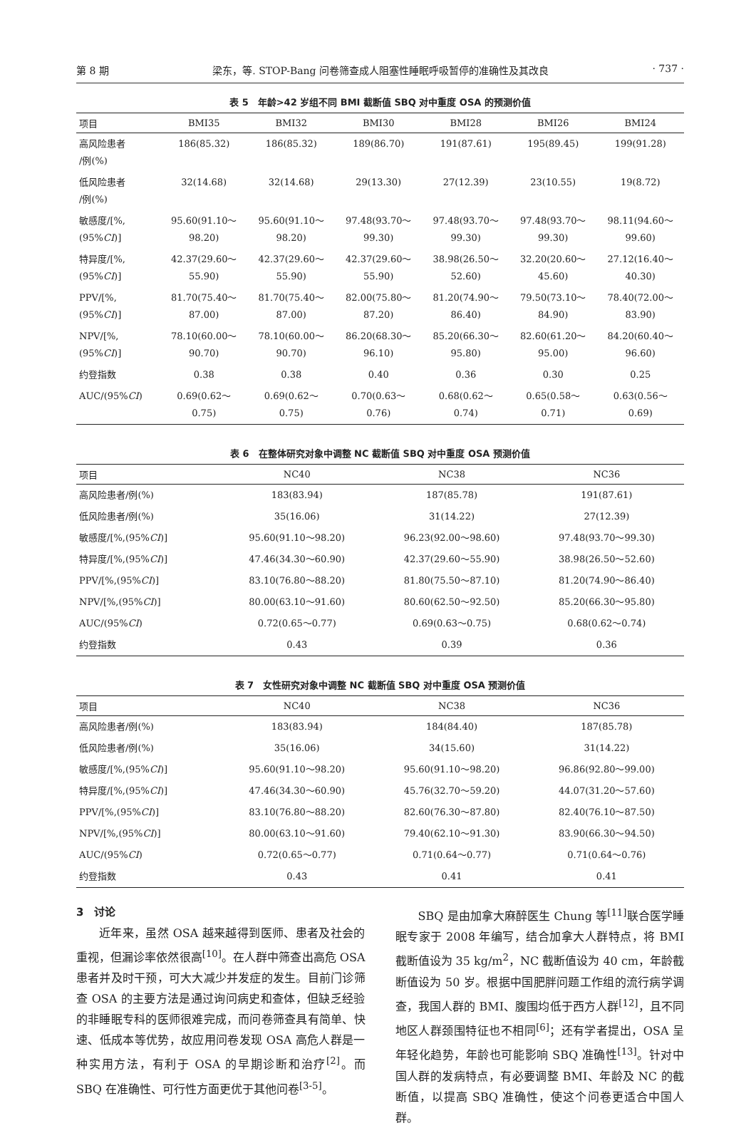第 8 期 梁东，等. STOP-Bang 问卷筛查成人阻塞性睡眠呼吸暂停的准确性及其改良 · 737 ·
表 5　年龄>42 岁组不同 BMI 截断值 SBQ 对中重度 OSA 的预测价值
| 项目 | BMI35 | BMI32 | BMI30 | BMI28 | BMI26 | BMI24 |
| --- | --- | --- | --- | --- | --- | --- |
| 高风险患者 /例(%) | 186(85.32) | 186(85.32) | 189(86.70) | 191(87.61) | 195(89.45) | 199(91.28) |
| 低风险患者 /例(%) | 32(14.68) | 32(14.68) | 29(13.30) | 27(12.39) | 23(10.55) | 19(8.72) |
| 敏感度/[%, (95% CI )] | 95.60(91.10～ 98.20) | 95.60(91.10～ 98.20) | 97.48(93.70～ 99.30) | 97.48(93.70～ 99.30) | 97.48(93.70～ 99.30) | 98.11(94.60～ 99.60) |
| 特异度/[%, (95% CI )] | 42.37(29.60～ 55.90) | 42.37(29.60～ 55.90) | 42.37(29.60～ 55.90) | 38.98(26.50～ 52.60) | 32.20(20.60～ 45.60) | 27.12(16.40～ 40.30) |
| PPV/[%, (95% CI )] | 81.70(75.40～ 87.00) | 81.70(75.40～ 87.00) | 82.00(75.80～ 87.20) | 81.20(74.90～ 86.40) | 79.50(73.10～ 84.90) | 78.40(72.00～ 83.90) |
| NPV/[%, (95% CI )] | 78.10(60.00～ 90.70) | 78.10(60.00～ 90.70) | 86.20(68.30～ 96.10) | 85.20(66.30～ 95.80) | 82.60(61.20～ 95.00) | 84.20(60.40～ 96.60) |
| 约登指数 | 0.38 | 0.38 | 0.40 | 0.36 | 0.30 | 0.25 |
| AUC/(95% CI ) | 0.69(0.62～ 0.75) | 0.69(0.62～ 0.75) | 0.70(0.63～ 0.76) | 0.68(0.62～ 0.74) | 0.65(0.58～ 0.71) | 0.63(0.56～ 0.69) |
表 6　在整体研究对象中调整 NC 截断值 SBQ 对中重度 OSA 预测价值
| 项目 | NC40 | NC38 | NC36 |
| --- | --- | --- | --- |
| 高风险患者/例(%) | 183(83.94) | 187(85.78) | 191(87.61) |
| 低风险患者/例(%) | 35(16.06) | 31(14.22) | 27(12.39) |
| 敏感度/[%,(95% CI )] | 95.60(91.10～98.20) | 96.23(92.00～98.60) | 97.48(93.70～99.30) |
| 特异度/[%,(95% CI )] | 47.46(34.30～60.90) | 42.37(29.60～55.90) | 38.98(26.50～52.60) |
| PPV/[%,(95% CI )] | 83.10(76.80～88.20) | 81.80(75.50～87.10) | 81.20(74.90～86.40) |
| NPV/[%,(95% CI )] | 80.00(63.10～91.60) | 80.60(62.50～92.50) | 85.20(66.30～95.80) |
| AUC/(95% CI ) | 0.72(0.65～0.77) | 0.69(0.63～0.75) | 0.68(0.62～0.74) |
| 约登指数 | 0.43 | 0.39 | 0.36 |
表 7　女性研究对象中调整 NC 截断值 SBQ 对中重度 OSA 预测价值
| 项目 | NC40 | NC38 | NC36 |
| --- | --- | --- | --- |
| 高风险患者/例(%) | 183(83.94) | 184(84.40) | 187(85.78) |
| 低风险患者/例(%) | 35(16.06) | 34(15.60) | 31(14.22) |
| 敏感度/[%,(95% CI )] | 95.60(91.10～98.20) | 95.60(91.10～98.20) | 96.86(92.80～99.00) |
| 特异度/[%,(95% CI )] | 47.46(34.30～60.90) | 45.76(32.70～59.20) | 44.07(31.20～57.60) |
| PPV/[%,(95% CI )] | 83.10(76.80～88.20) | 82.60(76.30～87.80) | 82.40(76.10～87.50) |
| NPV/[%,(95% CI )] | 80.00(63.10～91.60) | 79.40(62.10～91.30) | 83.90(66.30～94.50) |
| AUC/(95% CI ) | 0.72(0.65～0.77) | 0.71(0.64～0.77) | 0.71(0.64～0.76) |
| 约登指数 | 0.43 | 0.41 | 0.41 |
3　讨论
近年来，虽然 OSA 越来越得到医师、患者及社会的重视，但漏诊率依然很高<sup>[10]</sup>。在人群中筛查出高危 OSA 患者并及时干预，可大大减少并发症的发生。目前门诊筛查 OSA 的主要方法是通过询问病史和查体，但缺乏经验的非睡眠专科的医师很难完成，而问卷筛查具有简单、快速、低成本等优势，故应用问卷发现 OSA 高危人群是一种实用方法，有利于 OSA 的早期诊断和治疗<sup>[2]</sup>。而 SBQ 在准确性、可行性方面更优于其他问卷<sup>[3-5]</sup>。
SBQ 是由加拿大麻醉医生 Chung 等<sup>[11]</sup>联合医学睡眠专家于 2008 年编写，结合加拿大人群特点，将 BMI 截断值设为 35 kg/m<sup>2</sup>，NC 截断值设为 40 cm，年龄截断值设为 50 岁。根据中国肥胖问题工作组的流行病学调查，我国人群的 BMI、腹围均低于西方人群<sup>[12]</sup>，且不同地区人群颈围特征也不相同<sup>[6]</sup>；还有学者提出，OSA 呈年轻化趋势，年龄也可能影响 SBQ 准确性<sup>[13]</sup>。针对中国人群的发病特点，有必要调整 BMI、年龄及 NC 的截断值，以提高 SBQ 准确性，使这个问卷更适合中国人群。